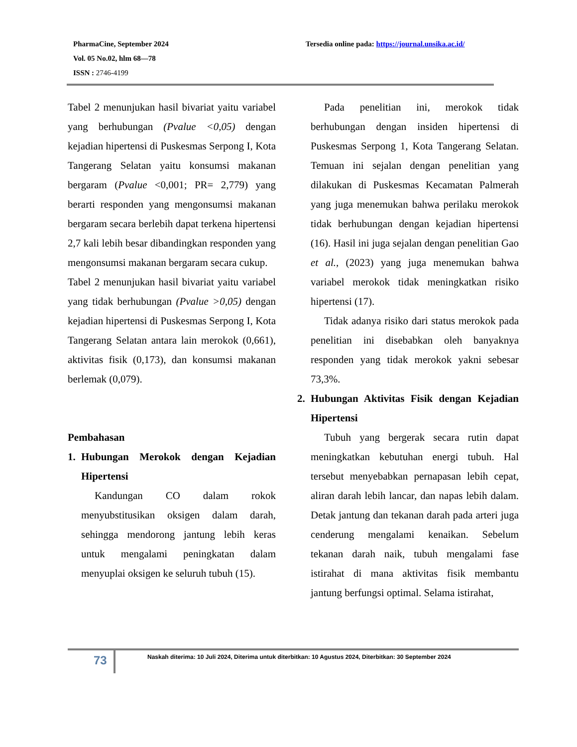PharmaCine, September 2024
Tersedia online pada: https://journal.unsika.ac.id/
Vol. 05 No.02, hlm 68—78
ISSN : 2746-4199
Tabel 2 menunjukan hasil bivariat yaitu variabel yang berhubungan (Pvalue <0,05) dengan kejadian hipertensi di Puskesmas Serpong I, Kota Tangerang Selatan yaitu konsumsi makanan bergaram (Pvalue <0,001; PR= 2,779) yang berarti responden yang mengonsumsi makanan bergaram secara berlebih dapat terkena hipertensi 2,7 kali lebih besar dibandingkan responden yang mengonsumsi makanan bergaram secara cukup.
Tabel 2 menunjukan hasil bivariat yaitu variabel yang tidak berhubungan (Pvalue >0,05) dengan kejadian hipertensi di Puskesmas Serpong I, Kota Tangerang Selatan antara lain merokok (0,661), aktivitas fisik (0,173), dan konsumsi makanan berlemak (0,079).
Pembahasan
1. Hubungan Merokok dengan Kejadian Hipertensi
Kandungan CO dalam rokok menyubstitusikan oksigen dalam darah, sehingga mendorong jantung lebih keras untuk mengalami peningkatan dalam menyuplai oksigen ke seluruh tubuh (15).
Pada penelitian ini, merokok tidak berhubungan dengan insiden hipertensi di Puskesmas Serpong 1, Kota Tangerang Selatan. Temuan ini sejalan dengan penelitian yang dilakukan di Puskesmas Kecamatan Palmerah yang juga menemukan bahwa perilaku merokok tidak berhubungan dengan kejadian hipertensi (16). Hasil ini juga sejalan dengan penelitian Gao et al., (2023) yang juga menemukan bahwa variabel merokok tidak meningkatkan risiko hipertensi (17).
Tidak adanya risiko dari status merokok pada penelitian ini disebabkan oleh banyaknya responden yang tidak merokok yakni sebesar 73,3%.
2. Hubungan Aktivitas Fisik dengan Kejadian Hipertensi
Tubuh yang bergerak secara rutin dapat meningkatkan kebutuhan energi tubuh. Hal tersebut menyebabkan pernapasan lebih cepat, aliran darah lebih lancar, dan napas lebih dalam. Detak jantung dan tekanan darah pada arteri juga cenderung mengalami kenaikan. Sebelum tekanan darah naik, tubuh mengalami fase istirahat di mana aktivitas fisik membantu jantung berfungsi optimal. Selama istirahat,
73
Naskah diterima: 10 Juli 2024, Diterima untuk diterbitkan: 10 Agustus 2024, Diterbitkan: 30 September 2024